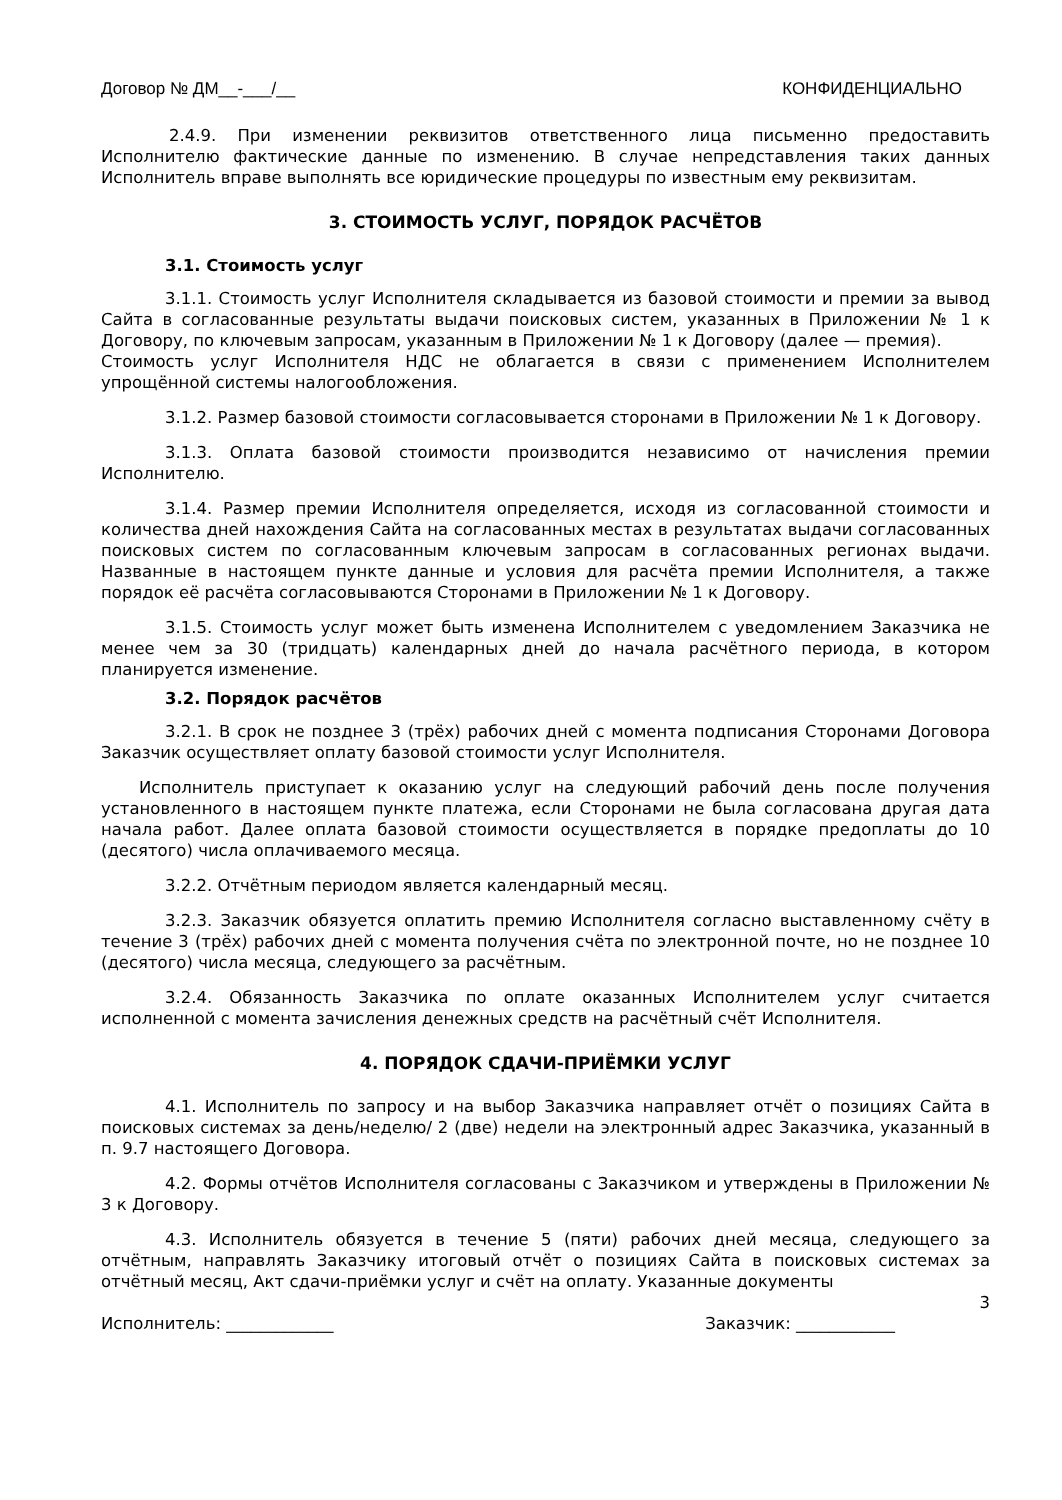Договор № ДМ__-___/__ КОНФИДЕНЦИАЛЬНО
2.4.9. При изменении реквизитов ответственного лица письменно предоставить Исполнителю фактические данные по изменению. В случае непредставления таких данных Исполнитель вправе выполнять все юридические процедуры по известным ему реквизитам.
3. СТОИМОСТЬ УСЛУГ, ПОРЯДОК РАСЧЁТОВ
3.1. Стоимость услуг
3.1.1. Стоимость услуг Исполнителя складывается из базовой стоимости и премии за вывод Сайта в согласованные результаты выдачи поисковых систем, указанных в Приложении № 1 к Договору, по ключевым запросам, указанным в Приложении № 1 к Договору (далее — премия).
Стоимость услуг Исполнителя НДС не облагается в связи с применением Исполнителем упрощённой системы налогообложения.
3.1.2. Размер базовой стоимости согласовывается сторонами в Приложении № 1 к Договору.
3.1.3. Оплата базовой стоимости производится независимо от начисления премии Исполнителю.
3.1.4. Размер премии Исполнителя определяется, исходя из согласованной стоимости и количества дней нахождения Сайта на согласованных местах в результатах выдачи согласованных поисковых систем по согласованным ключевым запросам в согласованных регионах выдачи. Названные в настоящем пункте данные и условия для расчёта премии Исполнителя, а также порядок её расчёта согласовываются Сторонами в Приложении № 1 к Договору.
3.1.5. Стоимость услуг может быть изменена Исполнителем с уведомлением Заказчика не менее чем за 30 (тридцать) календарных дней до начала расчётного периода, в котором планируется изменение.
3.2. Порядок расчётов
3.2.1. В срок не позднее 3 (трёх) рабочих дней с момента подписания Сторонами Договора Заказчик осуществляет оплату базовой стоимости услуг Исполнителя.
Исполнитель приступает к оказанию услуг на следующий рабочий день после получения установленного в настоящем пункте платежа, если Сторонами не была согласована другая дата начала работ. Далее оплата базовой стоимости осуществляется в порядке предоплаты до 10 (десятого) числа оплачиваемого месяца.
3.2.2. Отчётным периодом является календарный месяц.
3.2.3. Заказчик обязуется оплатить премию Исполнителя согласно выставленному счёту в течение 3 (трёх) рабочих дней с момента получения счёта по электронной почте, но не позднее 10 (десятого) числа месяца, следующего за расчётным.
3.2.4. Обязанность Заказчика по оплате оказанных Исполнителем услуг считается исполненной с момента зачисления денежных средств на расчётный счёт Исполнителя.
4. ПОРЯДОК СДАЧИ-ПРИЁМКИ УСЛУГ
4.1. Исполнитель по запросу и на выбор Заказчика направляет отчёт о позициях Сайта в поисковых системах за день/неделю/ 2 (две) недели на электронный адрес Заказчика, указанный в п. 9.7 настоящего Договора.
4.2. Формы отчётов Исполнителя согласованы с Заказчиком и утверждены в Приложении № 3 к Договору.
4.3. Исполнитель обязуется в течение 5 (пяти) рабочих дней месяца, следующего за отчётным, направлять Заказчику итоговый отчёт о позициях Сайта в поисковых системах за отчётный месяц, Акт сдачи-приёмки услуг и счёт на оплату. Указанные документы
3
Исполнитель: _____________ Заказчик: ____________